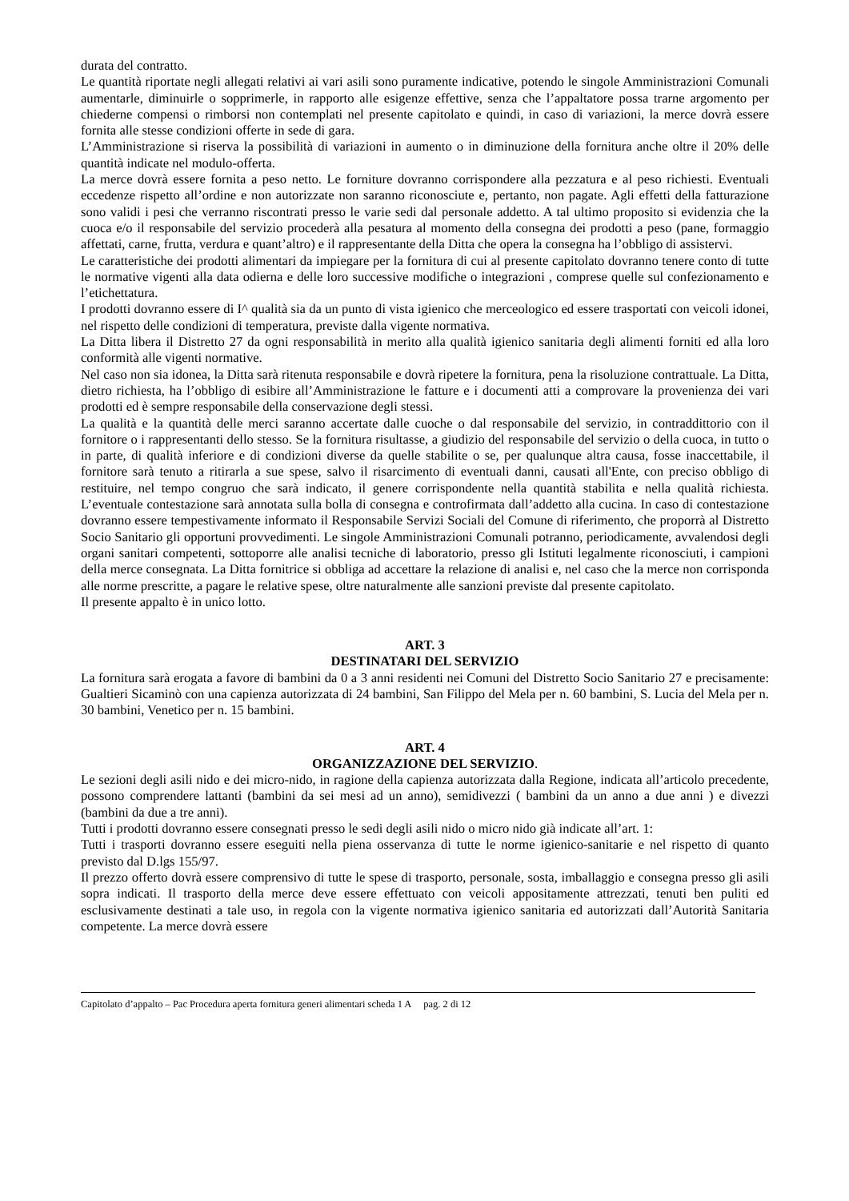durata del contratto.
Le quantità riportate negli allegati relativi ai vari asili sono puramente indicative, potendo le singole Amministrazioni Comunali aumentarle, diminuirle o sopprimerle, in rapporto alle esigenze effettive, senza che l’appaltatore possa trarne argomento per chiederne compensi o rimborsi non contemplati nel presente capitolato e quindi, in caso di variazioni, la merce dovrà essere fornita alle stesse condizioni offerte in sede di gara.
L’Amministrazione si riserva la possibilità di variazioni in aumento o in diminuzione della fornitura anche oltre il 20% delle quantità indicate nel modulo-offerta.
La merce dovrà essere fornita a peso netto. Le forniture dovranno corrispondere alla pezzatura e al peso richiesti. Eventuali eccedenze rispetto all’ordine e non autorizzate non saranno riconosciute e, pertanto, non pagate. Agli effetti della fatturazione sono validi i pesi che verranno riscontrati presso le varie sedi dal personale addetto. A tal ultimo proposito si evidenzia che la cuoca e/o il responsabile del servizio procederà alla pesatura al momento della consegna dei prodotti a peso (pane, formaggio affettati, carne, frutta, verdura e quant’altro) e il rappresentante della Ditta che opera la consegna ha l’obbligo di assistervi.
Le caratteristiche dei prodotti alimentari da impiegare per la fornitura di cui al presente capitolato dovranno tenere conto di tutte le normative vigenti alla data odierna e delle loro successive modifiche o integrazioni , comprese quelle sul confezionamento e l’etichettatura.
I prodotti dovranno essere di I^ qualità sia da un punto di vista igienico che merceologico ed essere trasportati con veicoli idonei, nel rispetto delle condizioni di temperatura, previste dalla vigente normativa.
La Ditta libera il Distretto 27 da ogni responsabilità in merito alla qualità igienico sanitaria degli alimenti forniti ed alla loro conformità alle vigenti normative.
Nel caso non sia idonea, la Ditta sarà ritenuta responsabile e dovrà ripetere la fornitura, pena la risoluzione contrattuale. La Ditta, dietro richiesta, ha l’obbligo di esibire all’Amministrazione le fatture e i documenti atti a comprovare la provenienza dei vari prodotti ed è sempre responsabile della conservazione degli stessi.
La qualità e la quantità delle merci saranno accertate dalle cuoche o dal responsabile del servizio, in contraddittorio con il fornitore o i rappresentanti dello stesso. Se la fornitura risultasse, a giudizio del responsabile del servizio o della cuoca, in tutto o in parte, di qualità inferiore e di condizioni diverse da quelle stabilite o se, per qualunque altra causa, fosse inaccettabile, il fornitore sarà tenuto a ritirarla a sue spese, salvo il risarcimento di eventuali danni, causati all'Ente, con preciso obbligo di restituire, nel tempo congruo che sarà indicato, il genere corrispondente nella quantità stabilita e nella qualità richiesta. L’eventuale contestazione sarà annotata sulla bolla di consegna e controfirmata dall’addetto alla cucina. In caso di contestazione dovranno essere tempestivamente informato il Responsabile Servizi Sociali del Comune di riferimento, che proporrà al Distretto Socio Sanitario gli opportuni provvedimenti. Le singole Amministrazioni Comunali potranno, periodicamente, avvalendosi degli organi sanitari competenti, sottoporre alle analisi tecniche di laboratorio, presso gli Istituti legalmente riconosciuti, i campioni della merce consegnata. La Ditta fornitrice si obbliga ad accettare la relazione di analisi e, nel caso che la merce non corrisponda alle norme prescritte, a pagare le relative spese, oltre naturalmente alle sanzioni previste dal presente capitolato.
Il presente appalto è in unico lotto.
ART. 3
DESTINATARI DEL SERVIZIO
La fornitura sarà erogata a favore di bambini da 0 a 3 anni residenti nei Comuni del Distretto Socio Sanitario 27 e precisamente: Gualtieri Sicaminò con una capienza autorizzata di 24 bambini, San Filippo del Mela per n. 60 bambini, S. Lucia del Mela per n. 30 bambini, Venetico per n. 15 bambini.
ART. 4
ORGANIZZAZIONE DEL SERVIZIO.
Le sezioni degli asili nido e dei micro-nido, in ragione della capienza autorizzata dalla Regione, indicata all’articolo precedente, possono comprendere lattanti (bambini da sei mesi ad un anno), semidivezzi ( bambini da un anno a due anni ) e divezzi (bambini da due a tre anni).
Tutti i prodotti dovranno essere consegnati presso le sedi degli asili nido o micro nido già indicate all’art. 1:
Tutti i trasporti dovranno essere eseguiti nella piena osservanza di tutte le norme igienico-sanitarie e nel rispetto di quanto previsto dal D.lgs 155/97.
Il prezzo offerto dovrà essere comprensivo di tutte le spese di trasporto, personale, sosta, imballaggio e consegna presso gli asili sopra indicati. Il trasporto della merce deve essere effettuato con veicoli appositamente attrezzati, tenuti ben puliti ed esclusivamente destinati a tale uso, in regola con la vigente normativa igienico sanitaria ed autorizzati dall’Autorità Sanitaria competente. La merce dovrà essere
Capitolato d’appalto – Pac Procedura aperta fornitura generi alimentari scheda 1 A pag. 2 di 12